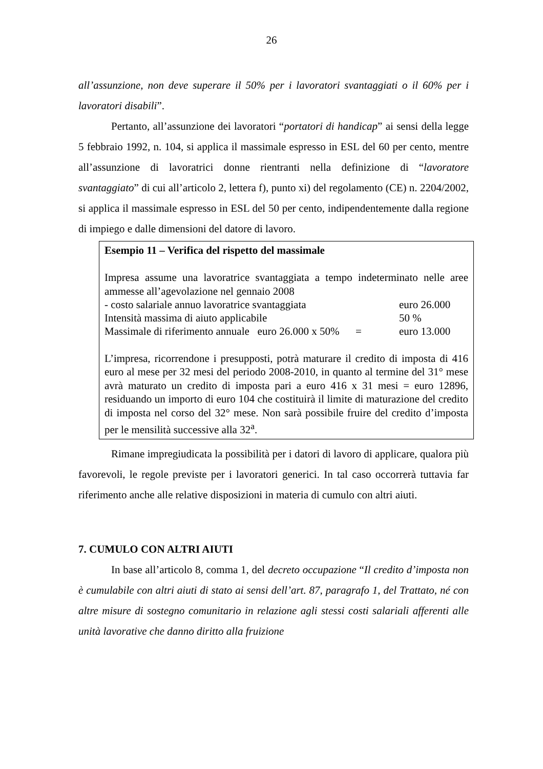26
all’assunzione, non deve superare il 50% per i lavoratori svantaggiati o il 60% per i lavoratori disabili”.
Pertanto, all’assunzione dei lavoratori “portatori di handicap” ai sensi della legge 5 febbraio 1992, n. 104, si applica il massimale espresso in ESL del 60 per cento, mentre all’assunzione di lavoratrici donne rientranti nella definizione di “lavoratore svantaggiato” di cui all’articolo 2, lettera f), punto xi) del regolamento (CE) n. 2204/2002, si applica il massimale espresso in ESL del 50 per cento, indipendentemente dalla regione di impiego e dalle dimensioni del datore di lavoro.
Esempio 11 – Verifica del rispetto del massimale
Impresa assume una lavoratrice svantaggiata a tempo indeterminato nelle aree ammesse all’agevolazione nel gennaio 2008
- costo salariale annuo lavoratrice svantaggiata euro 26.000
Intensità massima di aiuto applicabile 50 %
Massimale di riferimento annuale euro 26.000 x 50% = euro 13.000
L’impresa, ricorrendone i presupposti, potrà maturare il credito di imposta di 416 euro al mese per 32 mesi del periodo 2008-2010, in quanto al termine del 31° mese avrà maturato un credito di imposta pari a euro 416 x 31 mesi = euro 12896, residuando un importo di euro 104 che costituirà il limite di maturazione del credito di imposta nel corso del 32° mese. Non sarà possibile fruire del credito d’imposta per le mensilità successive alla 32<sup>a</sup>.
Rimane impregiudicata la possibilità per i datori di lavoro di applicare, qualora più favorevoli, le regole previste per i lavoratori generici. In tal caso occorrerà tuttavia far riferimento anche alle relative disposizioni in materia di cumulo con altri aiuti.
7. CUMULO CON ALTRI AIUTI
In base all’articolo 8, comma 1, del decreto occupazione “Il credito d’imposta non è cumulabile con altri aiuti di stato ai sensi dell’art. 87, paragrafo 1, del Trattato, né con altre misure di sostegno comunitario in relazione agli stessi costi salariali afferenti alle unità lavorative che danno diritto alla fruizione